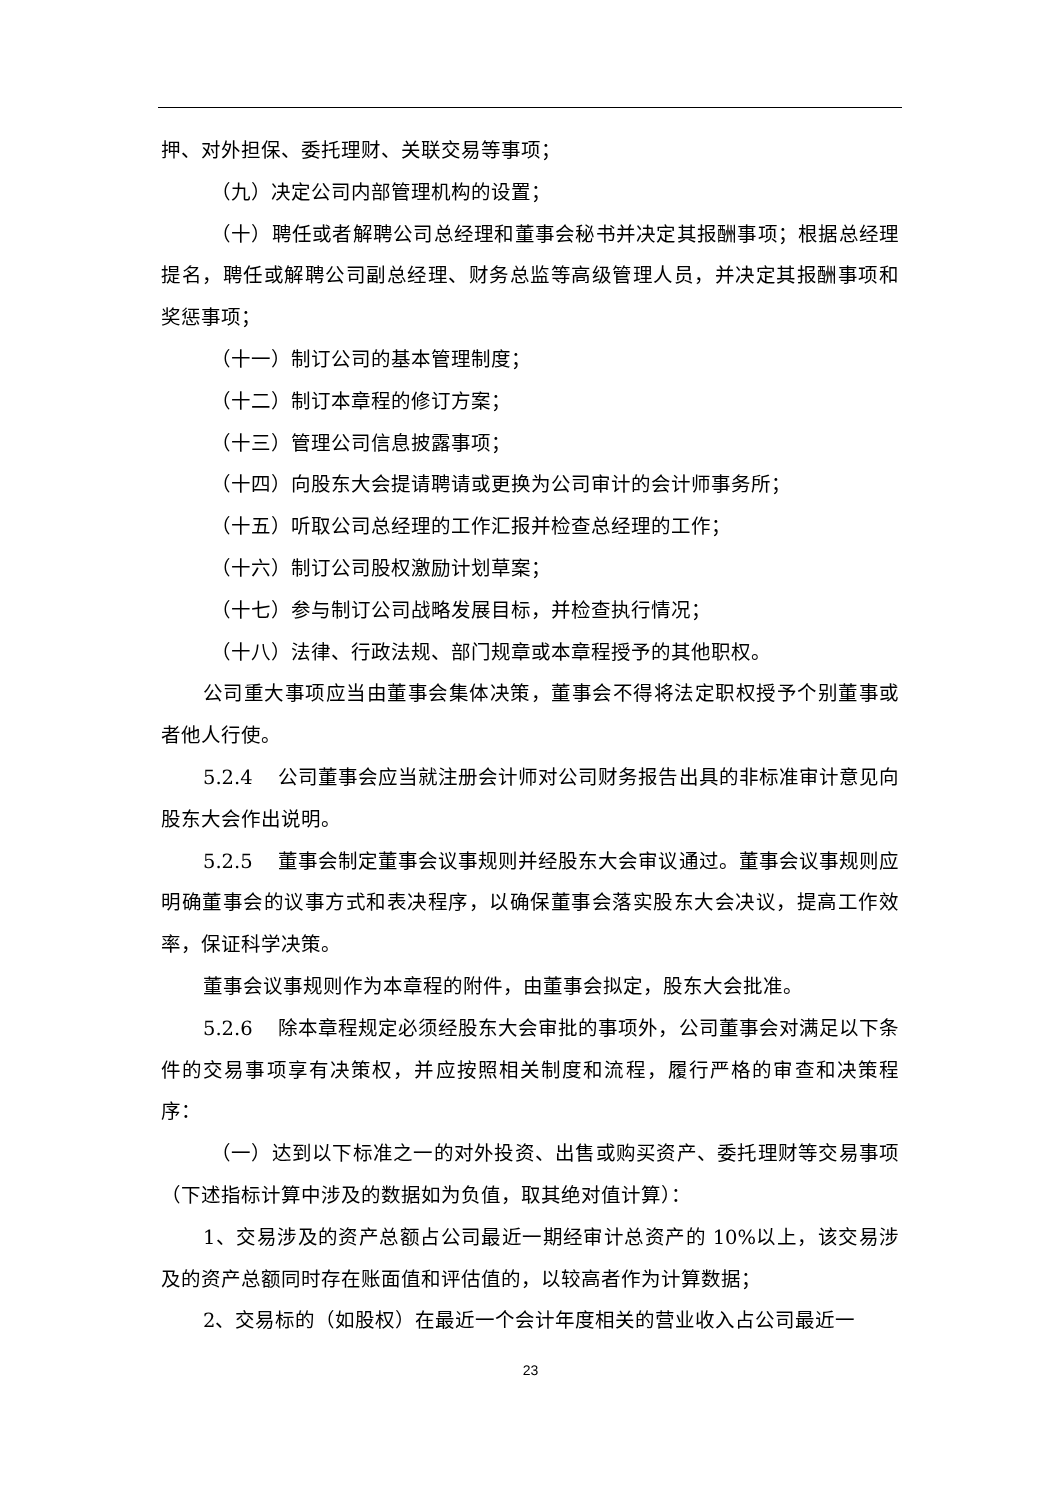押、对外担保、委托理财、关联交易等事项；
（九）决定公司内部管理机构的设置；
（十）聘任或者解聘公司总经理和董事会秘书并决定其报酬事项；根据总经理提名，聘任或解聘公司副总经理、财务总监等高级管理人员，并决定其报酬事项和奖惩事项；
（十一）制订公司的基本管理制度；
（十二）制订本章程的修订方案；
（十三）管理公司信息披露事项；
（十四）向股东大会提请聘请或更换为公司审计的会计师事务所；
（十五）听取公司总经理的工作汇报并检查总经理的工作；
（十六）制订公司股权激励计划草案；
（十七）参与制订公司战略发展目标，并检查执行情况；
（十八）法律、行政法规、部门规章或本章程授予的其他职权。
公司重大事项应当由董事会集体决策，董事会不得将法定职权授予个别董事或者他人行使。
5.2.4 公司董事会应当就注册会计师对公司财务报告出具的非标准审计意见向股东大会作出说明。
5.2.5 董事会制定董事会议事规则并经股东大会审议通过。董事会议事规则应明确董事会的议事方式和表决程序，以确保董事会落实股东大会决议，提高工作效率，保证科学决策。
董事会议事规则作为本章程的附件，由董事会拟定，股东大会批准。
5.2.6 除本章程规定必须经股东大会审批的事项外，公司董事会对满足以下条件的交易事项享有决策权，并应按照相关制度和流程，履行严格的审查和决策程序：
（一）达到以下标准之一的对外投资、出售或购买资产、委托理财等交易事项（下述指标计算中涉及的数据如为负值，取其绝对值计算）：
1、交易涉及的资产总额占公司最近一期经审计总资产的 10%以上，该交易涉及的资产总额同时存在账面值和评估值的，以较高者作为计算数据；
2、交易标的（如股权）在最近一个会计年度相关的营业收入占公司最近一
23